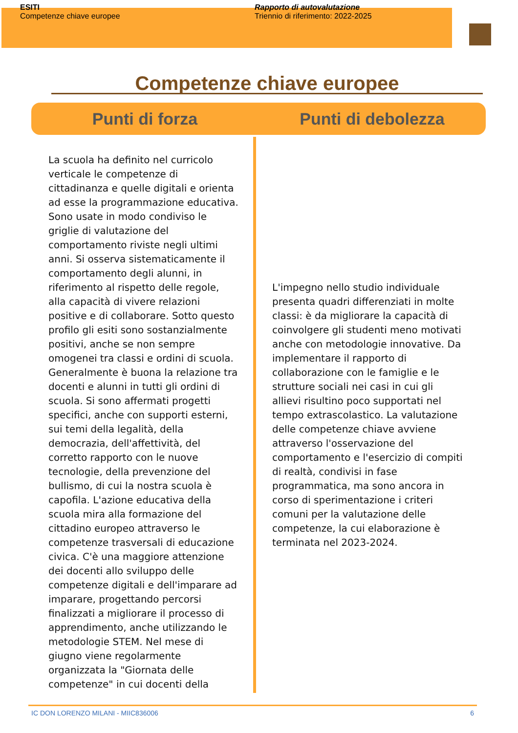ESITI
Competenze chiave europee
Rapporto di autovalutazione
Triennio di riferimento: 2022-2025
Competenze chiave europee
Punti di forza Punti di debolezza
La scuola ha definito nel curricolo verticale le competenze di cittadinanza e quelle digitali e orienta ad esse la programmazione educativa. Sono usate in modo condiviso le griglie di valutazione del comportamento riviste negli ultimi anni. Si osserva sistematicamente il comportamento degli alunni, in riferimento al rispetto delle regole, alla capacità di vivere relazioni positive e di collaborare. Sotto questo profilo gli esiti sono sostanzialmente positivi, anche se non sempre omogenei tra classi e ordini di scuola. Generalmente è buona la relazione tra docenti e alunni in tutti gli ordini di scuola. Si sono affermati progetti specifici, anche con supporti esterni, sui temi della legalità, della democrazia, dell'affettività, del corretto rapporto con le nuove tecnologie, della prevenzione del bullismo, di cui la nostra scuola è capofila. L'azione educativa della scuola mira alla formazione del cittadino europeo attraverso le competenze trasversali di educazione civica. C'è una maggiore attenzione dei docenti allo sviluppo delle competenze digitali e dell'imparare ad imparare, progettando percorsi finalizzati a migliorare il processo di apprendimento, anche utilizzando le metodologie STEM. Nel mese di giugno viene regolarmente organizzata la "Giornata delle competenze" in cui docenti della
L'impegno nello studio individuale presenta quadri differenziati in molte classi: è da migliorare la capacità di coinvolgere gli studenti meno motivati anche con metodologie innovative. Da implementare il rapporto di collaborazione con le famiglie e le strutture sociali nei casi in cui gli allievi risultino poco supportati nel tempo extrascolastico. La valutazione delle competenze chiave avviene attraverso l'osservazione del comportamento e l'esercizio di compiti di realtà, condivisi in fase programmatica, ma sono ancora in corso di sperimentazione i criteri comuni per la valutazione delle competenze, la cui elaborazione è terminata nel 2023-2024.
IC DON LORENZO MILANI - MIIC836006 6